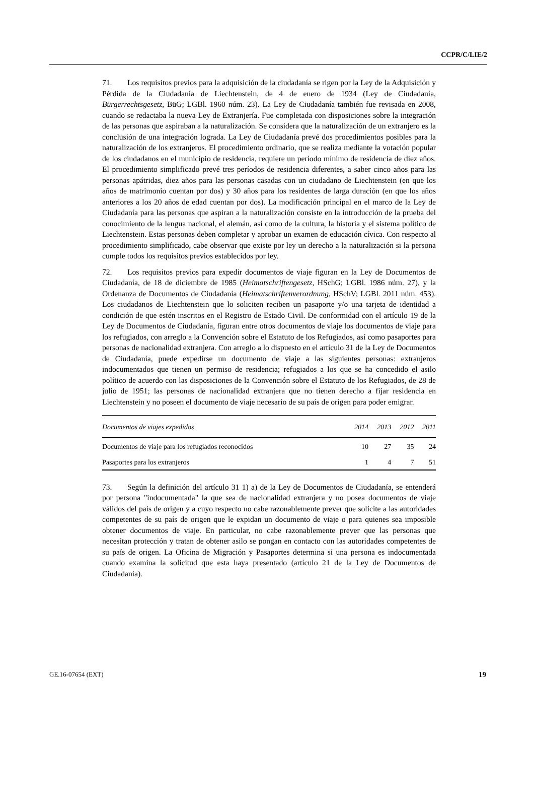CCPR/C/LIE/2
71. Los requisitos previos para la adquisición de la ciudadanía se rigen por la Ley de la Adquisición y Pérdida de la Ciudadanía de Liechtenstein, de 4 de enero de 1934 (Ley de Ciudadanía, Bürgerrechtsgesetz, BüG; LGBl. 1960 núm. 23). La Ley de Ciudadanía también fue revisada en 2008, cuando se redactaba la nueva Ley de Extranjería. Fue completada con disposiciones sobre la integración de las personas que aspiraban a la naturalización. Se considera que la naturalización de un extranjero es la conclusión de una integración lograda. La Ley de Ciudadanía prevé dos procedimientos posibles para la naturalización de los extranjeros. El procedimiento ordinario, que se realiza mediante la votación popular de los ciudadanos en el municipio de residencia, requiere un período mínimo de residencia de diez años. El procedimiento simplificado prevé tres períodos de residencia diferentes, a saber cinco años para las personas apátridas, diez años para las personas casadas con un ciudadano de Liechtenstein (en que los años de matrimonio cuentan por dos) y 30 años para los residentes de larga duración (en que los años anteriores a los 20 años de edad cuentan por dos). La modificación principal en el marco de la Ley de Ciudadanía para las personas que aspiran a la naturalización consiste en la introducción de la prueba del conocimiento de la lengua nacional, el alemán, así como de la cultura, la historia y el sistema político de Liechtenstein. Estas personas deben completar y aprobar un examen de educación cívica. Con respecto al procedimiento simplificado, cabe observar que existe por ley un derecho a la naturalización si la persona cumple todos los requisitos previos establecidos por ley.
72. Los requisitos previos para expedir documentos de viaje figuran en la Ley de Documentos de Ciudadanía, de 18 de diciembre de 1985 (Heimatschriftengesetz, HSchG; LGBl. 1986 núm. 27), y la Ordenanza de Documentos de Ciudadanía (Heimatschriftenverordnung, HSchV; LGBl. 2011 núm. 453). Los ciudadanos de Liechtenstein que lo soliciten reciben un pasaporte y/o una tarjeta de identidad a condición de que estén inscritos en el Registro de Estado Civil. De conformidad con el artículo 19 de la Ley de Documentos de Ciudadanía, figuran entre otros documentos de viaje los documentos de viaje para los refugiados, con arreglo a la Convención sobre el Estatuto de los Refugiados, así como pasaportes para personas de nacionalidad extranjera. Con arreglo a lo dispuesto en el artículo 31 de la Ley de Documentos de Ciudadanía, puede expedirse un documento de viaje a las siguientes personas: extranjeros indocumentados que tienen un permiso de residencia; refugiados a los que se ha concedido el asilo político de acuerdo con las disposiciones de la Convención sobre el Estatuto de los Refugiados, de 28 de julio de 1951; las personas de nacionalidad extranjera que no tienen derecho a fijar residencia en Liechtenstein y no poseen el documento de viaje necesario de su país de origen para poder emigrar.
| Documentos de viajes expedidos | 2014 | 2013 | 2012 | 2011 |
| --- | --- | --- | --- | --- |
| Documentos de viaje para los refugiados reconocidos | 10 | 27 | 35 | 24 |
| Pasaportes para los extranjeros | 1 | 4 | 7 | 51 |
73. Según la definición del artículo 31 1) a) de la Ley de Documentos de Ciudadanía, se entenderá por persona "indocumentada" la que sea de nacionalidad extranjera y no posea documentos de viaje válidos del país de origen y a cuyo respecto no cabe razonablemente prever que solicite a las autoridades competentes de su país de origen que le expidan un documento de viaje o para quienes sea imposible obtener documentos de viaje. En particular, no cabe razonablemente prever que las personas que necesitan protección y tratan de obtener asilo se pongan en contacto con las autoridades competentes de su país de origen. La Oficina de Migración y Pasaportes determina si una persona es indocumentada cuando examina la solicitud que esta haya presentado (artículo 21 de la Ley de Documentos de Ciudadanía).
GE.16-07654 (EXT) 19